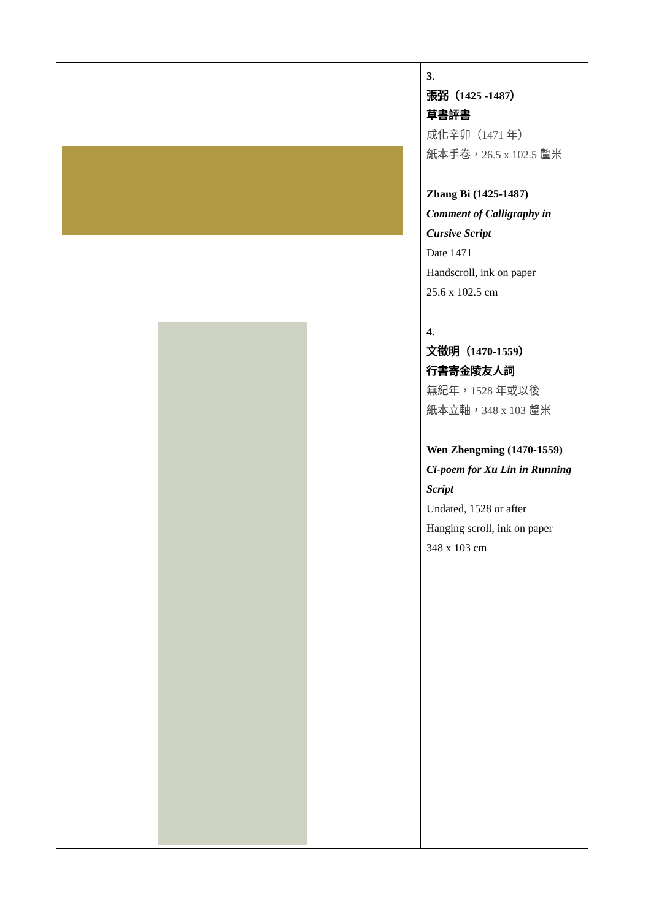| | 3. 張弼（1425 -1487） 草書評書 成化辛卯（1471 年） 紙本手卷，26.5 x 102.5 釐米 Zhang Bi (1425-1487) Comment of Calligraphy in Cursive Script Date 1471 Handscroll, ink on paper 25.6 x 102.5 cm |
| | 4. 文徵明（1470-1559） 行書寄金陵友人詞 無紀年，1528 年或以後 紙本立軸，348 x 103 釐米 Wen Zhengming (1470-1559) Ci-poem for Xu Lin in Running Script Undated, 1528 or after Hanging scroll, ink on paper 348 x 103 cm |